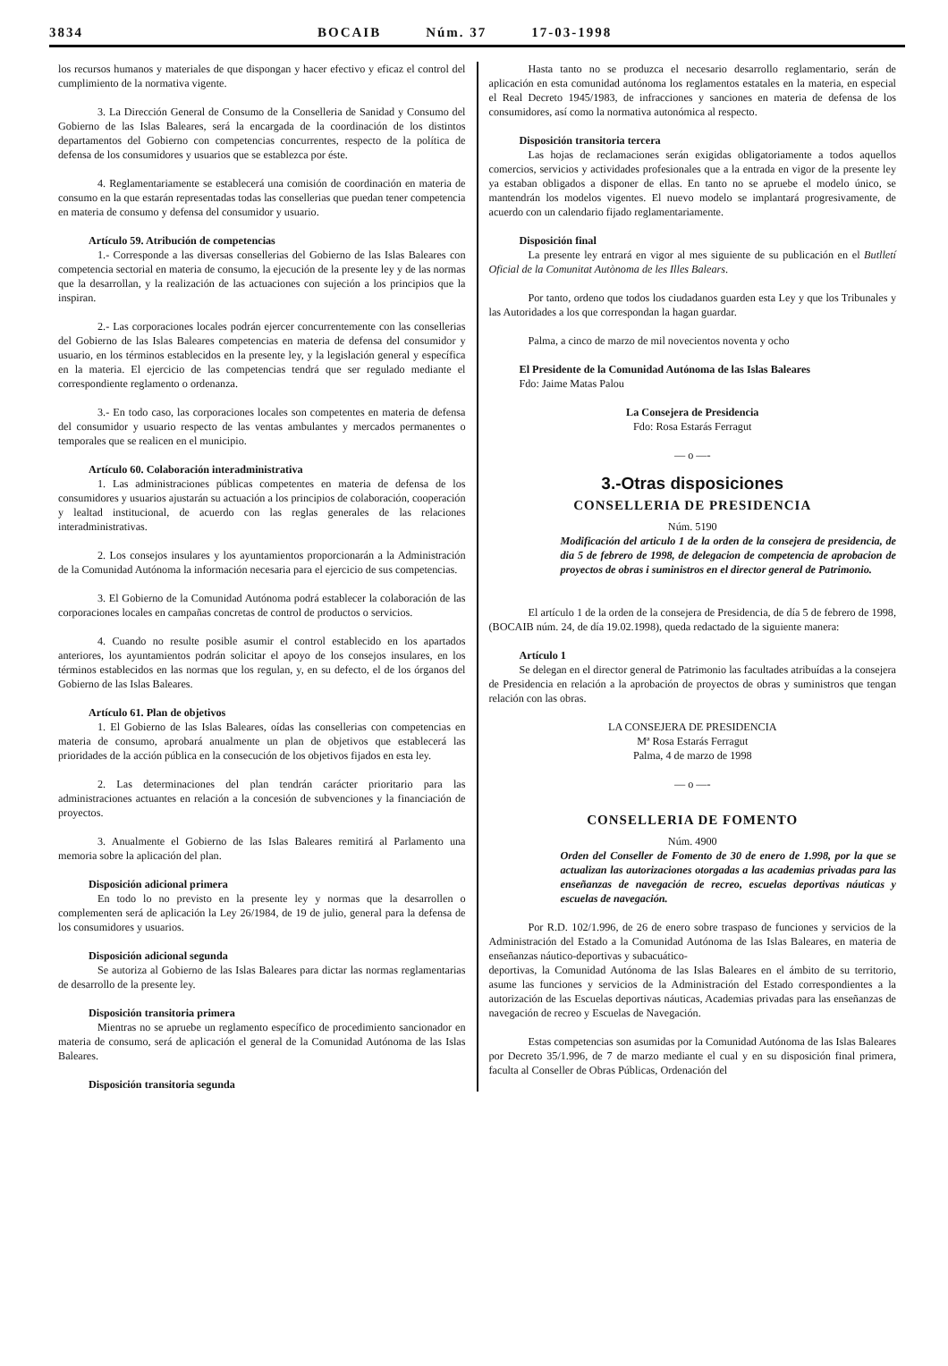3834 BOCAIB Núm. 37 17-03-1998
los recursos humanos y materiales de que dispongan y hacer efectivo y eficaz el control del cumplimiento de la normativa vigente.
3. La Dirección General de Consumo de la Conselleria de Sanidad y Consumo del Gobierno de las Islas Baleares, será la encargada de la coordinación de los distintos departamentos del Gobierno con competencias concurrentes, respecto de la política de defensa de los consumidores y usuarios que se establezca por éste.
4. Reglamentariamente se establecerá una comisión de coordinación en materia de consumo en la que estarán representadas todas las consellerias que puedan tener competencia en materia de consumo y defensa del consumidor y usuario.
Artículo 59. Atribución de competencias
1.- Corresponde a las diversas consellerias del Gobierno de las Islas Baleares con competencia sectorial en materia de consumo, la ejecución de la presente ley y de las normas que la desarrollan, y la realización de las actuaciones con sujeción a los principios que la inspiran.
2.- Las corporaciones locales podrán ejercer concurrentemente con las consellerias del Gobierno de las Islas Baleares competencias en materia de defensa del consumidor y usuario, en los términos establecidos en la presente ley, y la legislación general y específica en la materia. El ejercicio de las competencias tendrá que ser regulado mediante el correspondiente reglamento o ordenanza.
3.- En todo caso, las corporaciones locales son competentes en materia de defensa del consumidor y usuario respecto de las ventas ambulantes y mercados permanentes o temporales que se realicen en el municipio.
Artículo 60. Colaboración interadministrativa
1. Las administraciones públicas competentes en materia de defensa de los consumidores y usuarios ajustarán su actuación a los principios de colaboración, cooperación y lealtad institucional, de acuerdo con las reglas generales de las relaciones interadministrativas.
2. Los consejos insulares y los ayuntamientos proporcionarán a la Administración de la Comunidad Autónoma la información necesaria para el ejercicio de sus competencias.
3. El Gobierno de la Comunidad Autónoma podrá establecer la colaboración de las corporaciones locales en campañas concretas de control de productos o servicios.
4. Cuando no resulte posible asumir el control establecido en los apartados anteriores, los ayuntamientos podrán solicitar el apoyo de los consejos insulares, en los términos establecidos en las normas que los regulan, y, en su defecto, el de los órganos del Gobierno de las Islas Baleares.
Artículo 61. Plan de objetivos
1. El Gobierno de las Islas Baleares, oídas las consellerias con competencias en materia de consumo, aprobará anualmente un plan de objetivos que establecerá las prioridades de la acción pública en la consecución de los objetivos fijados en esta ley.
2. Las determinaciones del plan tendrán carácter prioritario para las administraciones actuantes en relación a la concesión de subvenciones y la financiación de proyectos.
3. Anualmente el Gobierno de las Islas Baleares remitirá al Parlamento una memoria sobre la aplicación del plan.
Disposición adicional primera
En todo lo no previsto en la presente ley y normas que la desarrollen o complementen será de aplicación la Ley 26/1984, de 19 de julio, general para la defensa de los consumidores y usuarios.
Disposición adicional segunda
Se autoriza al Gobierno de las Islas Baleares para dictar las normas reglamentarias de desarrollo de la presente ley.
Disposición transitoria primera
Mientras no se apruebe un reglamento específico de procedimiento sancionador en materia de consumo, será de aplicación el general de la Comunidad Autónoma de las Islas Baleares.
Disposición transitoria segunda
Hasta tanto no se produzca el necesario desarrollo reglamentario, serán de aplicación en esta comunidad autónoma los reglamentos estatales en la materia, en especial el Real Decreto 1945/1983, de infracciones y sanciones en materia de defensa de los consumidores, así como la normativa autonómica al respecto.
Disposición transitoria tercera
Las hojas de reclamaciones serán exigidas obligatoriamente a todos aquellos comercios, servicios y actividades profesionales que a la entrada en vigor de la presente ley ya estaban obligados a disponer de ellas. En tanto no se apruebe el modelo único, se mantendrán los modelos vigentes. El nuevo modelo se implantará progresivamente, de acuerdo con un calendario fijado reglamentariamente.
Disposición final
La presente ley entrará en vigor al mes siguiente de su publicación en el Butlletí Oficial de la Comunitat Autònoma de les Illes Balears.
Por tanto, ordeno que todos los ciudadanos guarden esta Ley y que los Tribunales y las Autoridades a los que correspondan la hagan guardar.
Palma, a cinco de marzo de mil novecientos noventa y ocho
El Presidente de la Comunidad Autónoma de las Islas Baleares
Fdo: Jaime Matas Palou
La Consejera de Presidencia
Fdo: Rosa Estarás Ferragut
— o —-
3.-Otras disposiciones
CONSELLERIA DE PRESIDENCIA
Núm. 5190
Modificación del articulo 1 de la orden de la consejera de presidencia, de dia 5 de febrero de 1998, de delegacion de competencia de aprobacion de proyectos de obras i suministros en el director general de Patrimonio.
El artículo 1 de la orden de la consejera de Presidencia, de día 5 de febrero de 1998, (BOCAIB núm. 24, de día 19.02.1998), queda redactado de la siguiente manera:
Artículo 1
Se delegan en el director general de Patrimonio las facultades atribuídas a la consejera de Presidencia en relación a la aprobación de proyectos de obras y suministros que tengan relación con las obras.
LA CONSEJERA DE PRESIDENCIA
Mª Rosa Estarás Ferragut
Palma, 4 de marzo de 1998
— o —-
CONSELLERIA DE FOMENTO
Núm. 4900
Orden del Conseller de Fomento de 30 de enero de 1.998, por la que se actualizan las autorizaciones otorgadas a las academias privadas para las enseñanzas de navegación de recreo, escuelas deportivas náuticas y escuelas de navegación.
Por R.D. 102/1.996, de 26 de enero sobre traspaso de funciones y servicios de la Administración del Estado a la Comunidad Autónoma de las Islas Baleares, en materia de enseñanzas náutico-deportivas y subacuático-
deportivas, la Comunidad Autónoma de las Islas Baleares en el ámbito de su territorio, asume las funciones y servicios de la Administración del Estado correspondientes a la autorización de las Escuelas deportivas náuticas, Academias privadas para las enseñanzas de navegación de recreo y Escuelas de Navegación.
Estas competencias son asumidas por la Comunidad Autónoma de las Islas Baleares por Decreto 35/1.996, de 7 de marzo mediante el cual y en su disposición final primera, faculta al Conseller de Obras Públicas, Ordenación del